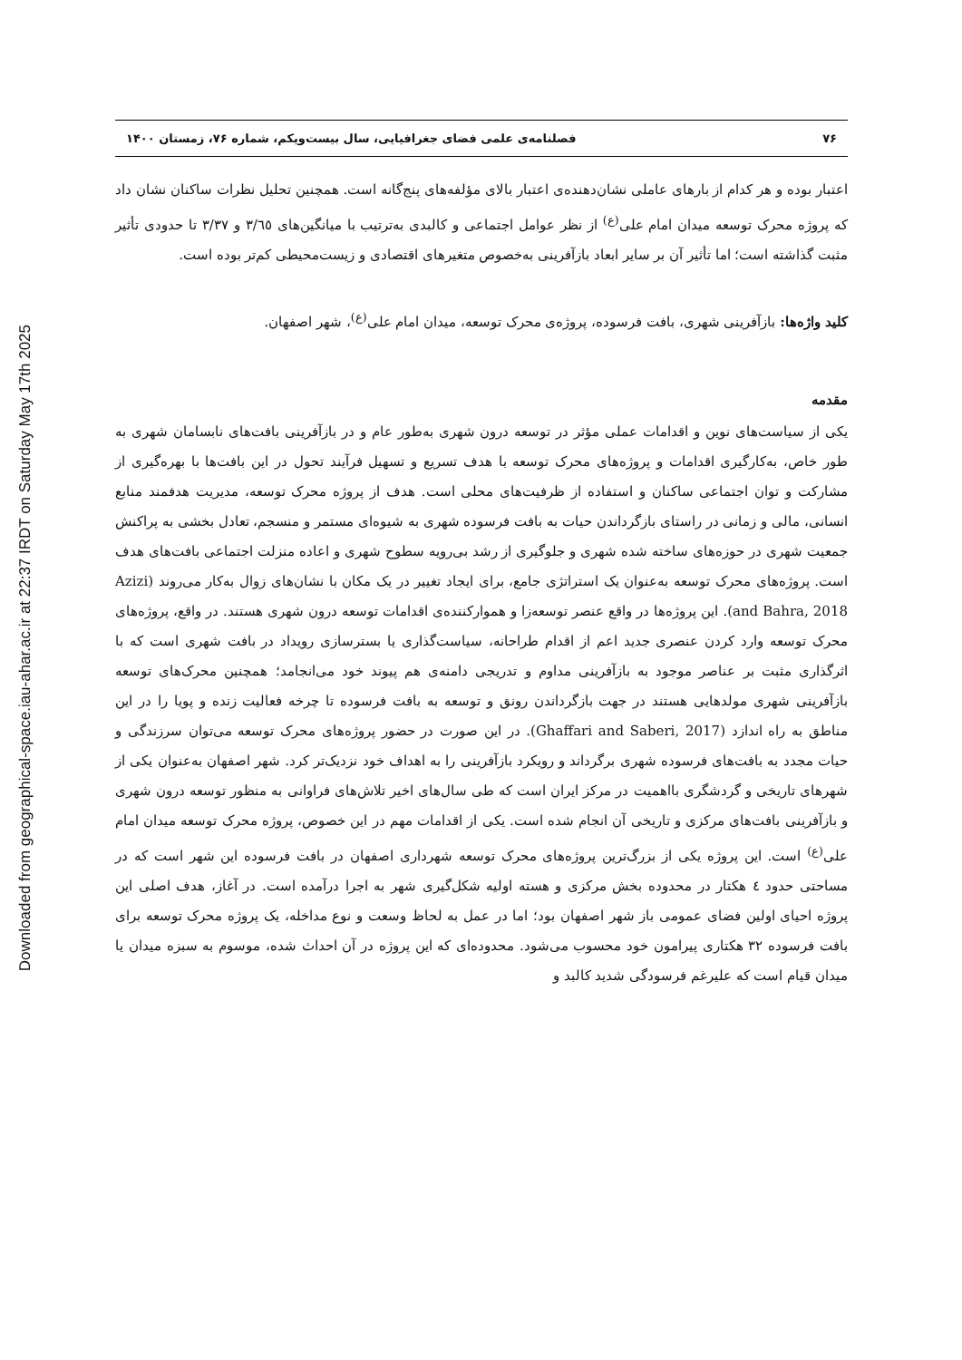Downloaded from geographical-space.iau-ahar.ac.ir at 22:37 IRDT on Saturday May 17th 2025
۷۶ فصلنامه‌ی علمی فضای جغرافیایی، سال بیست‌ویکم، شماره ۷۶، زمستان ۱۴۰۰
اعتبار بوده و هر کدام از بارهای عاملی نشان‌دهنده‌ی اعتبار بالای مؤلفه‌های پنج‌گانه است. همچنین تحلیل نظرات ساکنان نشان داد که پروژه محرک توسعه میدان امام علی<sup>(ع)</sup> از نظر عوامل اجتماعی و کالبدی به‌ترتیب با میانگین‌های ۳/٦٥ و ۳/۳۷ تا حدودی تأثیر مثبت گذاشته است؛ اما تأثیر آن بر سایر ابعاد بازآفرینی به‌خصوص متغیرهای اقتصادی و زیست‌محیطی کم‌تر بوده است.
کلید واژه‌ها: بازآفرینی شهری، بافت فرسوده، پروژه‌ی محرک توسعه، میدان امام علی<sup>(ع)</sup>، شهر اصفهان.
مقدمه
یکی از سیاست‌های نوین و اقدامات عملی مؤثر در توسعه درون شهری به‌طور عام و در بازآفرینی بافت‌های نابسامان شهری به طور خاص، به‌کارگیری اقدامات و پروژه‌های محرک توسعه با هدف تسریع و تسهیل فرآیند تحول در این بافت‌ها با بهره‌گیری از مشارکت و توان اجتماعی ساکنان و استفاده از ظرفیت‌های محلی است. هدف از پروژه محرک توسعه، مدیریت هدفمند منابع انسانی، مالی و زمانی در راستای بازگرداندن حیات به بافت فرسوده شهری به شیوه‌ای مستمر و منسجم، تعادل بخشی به پراکنش جمعیت شهری در حوزه‌های ساخته شده شهری و جلوگیری از رشد بی‌رویه سطوح شهری و اعاده منزلت اجتماعی بافت‌های هدف است. پروژه‌های محرک توسعه به‌عنوان یک استراتژی جامع، برای ایجاد تغییر در یک مکان با نشان‌های زوال به‌کار می‌روند (Azizi and Bahra, 2018). این پروژه‌ها در واقع عنصر توسعه‌زا و هموارکننده‌ی اقدامات توسعه درون شهری هستند. در واقع، پروژه‌های محرک توسعه وارد کردن عنصری جدید اعم از اقدام طراحانه، سیاست‌گذاری یا بسترسازی رویداد در بافت شهری است که با اثرگذاری مثبت بر عناصر موجود به بازآفرینی مداوم و تدریجی دامنه‌ی هم پیوند خود می‌انجامد؛ همچنین محرک‌های توسعه بازآفرینی شهری مولدهایی هستند در جهت بازگرداندن رونق و توسعه به بافت فرسوده تا چرخه فعالیت زنده و پویا را در این مناطق به راه اندازد (Ghaffari and Saberi, 2017). در این صورت در حضور پروژه‌های محرک توسعه می‌توان سرزندگی و حیات مجدد به بافت‌های فرسوده شهری برگرداند و رویکرد بازآفرینی را به اهداف خود نزدیک‌تر کرد. شهر اصفهان به‌عنوان یکی از شهرهای تاریخی و گردشگری بااهمیت در مرکز ایران است که طی سال‌های اخیر تلاش‌های فراوانی به منظور توسعه درون شهری و بازآفرینی بافت‌های مرکزی و تاریخی آن انجام شده است. یکی از اقدامات مهم در این خصوص، پروژه محرک توسعه میدان امام علی<sup>(ع)</sup> است. این پروژه یکی از بزرگ‌ترین پروژه‌های محرک توسعه شهرداری اصفهان در بافت فرسوده این شهر است که در مساحتی حدود ٤ هکتار در محدوده بخش مرکزی و هسته اولیه شکل‌گیری شهر به اجرا درآمده است. در آغاز، هدف اصلی این پروژه احیای اولین فضای عمومی باز شهر اصفهان بود؛ اما در عمل به لحاظ وسعت و نوع مداخله، یک پروژه محرک توسعه برای بافت فرسوده ۳۲ هکتاری پیرامون خود محسوب می‌شود. محدوده‌ای که این پروژه در آن احداث شده، موسوم به سبزه میدان یا میدان قیام است که علیرغم فرسودگی شدید کالبد و